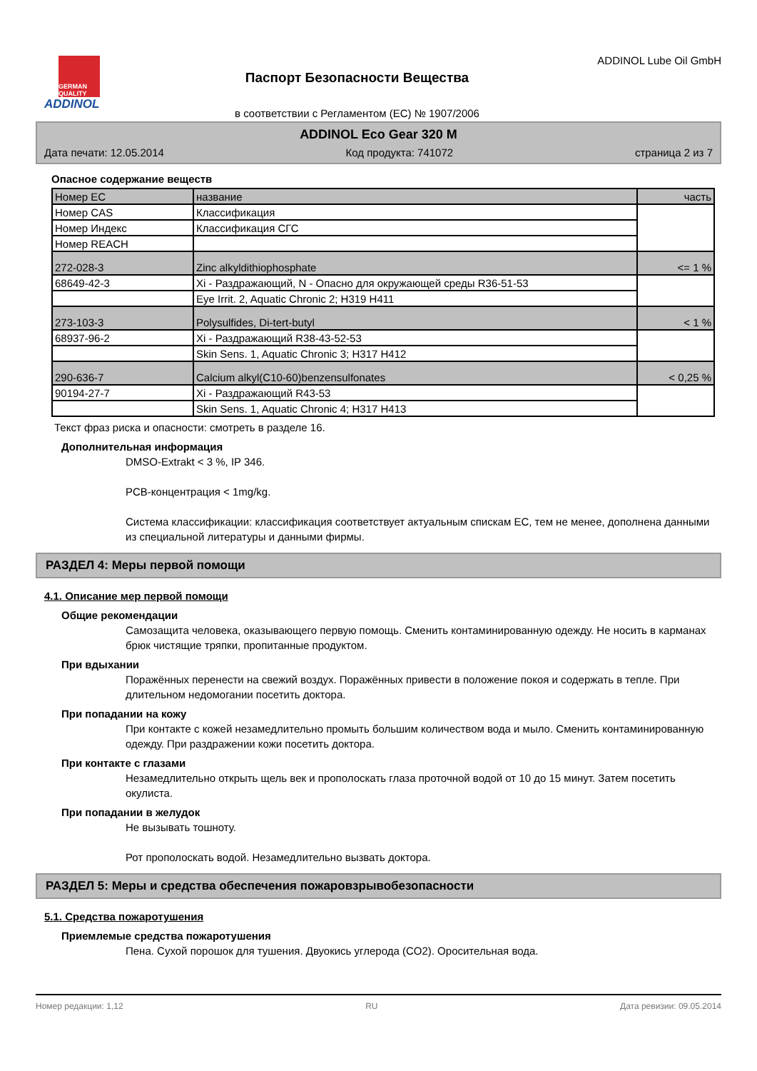GERMAN QUALITY
ADDINOL
Паспорт Безопасности Вещества
в соответствии с Регламентом (ЕС) № 1907/2006
ADDINOL Lube Oil GmbH
ADDINOL Eco Gear 320 M
Дата печати: 12.05.2014 Код продукта: 741072 страница 2 из 7
Опасное содержание веществ
| Номер ЕС | название | часть |
| Номер CAS | Классификация | |
| Номер Индекс | Классификация СГС | |
| Номер REACH | | |
| 272-028-3 | Zinc alkyldithiophosphate | <= 1 % |
| 68649-42-3 | Xi - Раздражающий, N - Опасно для окружающей среды R36-51-53 | |
| | Eye Irrit. 2, Aquatic Chronic 2; H319 H411 | |
| 273-103-3 | Polysulfides, Di-tert-butyl | < 1 % |
| 68937-96-2 | Xi - Раздражающий R38-43-52-53 | |
| | Skin Sens. 1, Aquatic Chronic 3; H317 H412 | |
| 290-636-7 | Calcium alkyl(C10-60)benzensulfonates | < 0,25 % |
| 90194-27-7 | Xi - Раздражающий R43-53 | |
| | Skin Sens. 1, Aquatic Chronic 4; H317 H413 | |
Текст фраз риска и опасности: смотреть в разделе 16.
Дополнительная информация
DMSO-Extrakt < 3 %, IP 346.
PCB-концентрация < 1mg/kg.
Система классификации: классификация соответствует актуальным спискам ЕС, тем не менее, дополнена данными из специальной литературы и данными фирмы.
РАЗДЕЛ 4: Меры первой помощи
4.1. Описание мер первой помощи
Общие рекомендации
Самозащита человека, оказывающего первую помощь. Сменить контаминированную одежду. Не носить в карманах брюк чистящие тряпки, пропитанные продуктом.
При вдыхании
Поражённых перенести на свежий воздух. Поражённых привести в положение покоя и содержать в тепле. При длительном недомогании посетить доктора.
При попадании на кожу
При контакте с кожей незамедлительно промыть большим количеством вода и мыло. Сменить контаминированную одежду. При раздражении кожи посетить доктора.
При контакте с глазами
Незамедлительно открыть щель век и прополоскать глаза проточной водой от 10 до 15 минут. Затем посетить окулиста.
При попадании в желудок
Не вызывать тошноту.
Рот прополоскать водой. Незамедлительно вызвать доктора.
РАЗДЕЛ 5: Меры и средства обеспечения пожаровзрывобезопасности
5.1. Средства пожаротушения
Приемлемые средства пожаротушения
Пена. Сухой порошок для тушения. Двуокись углерода (CO2). Оросительная вода.
Номер редакции: 1,12 RU Дата ревизии: 09.05.2014